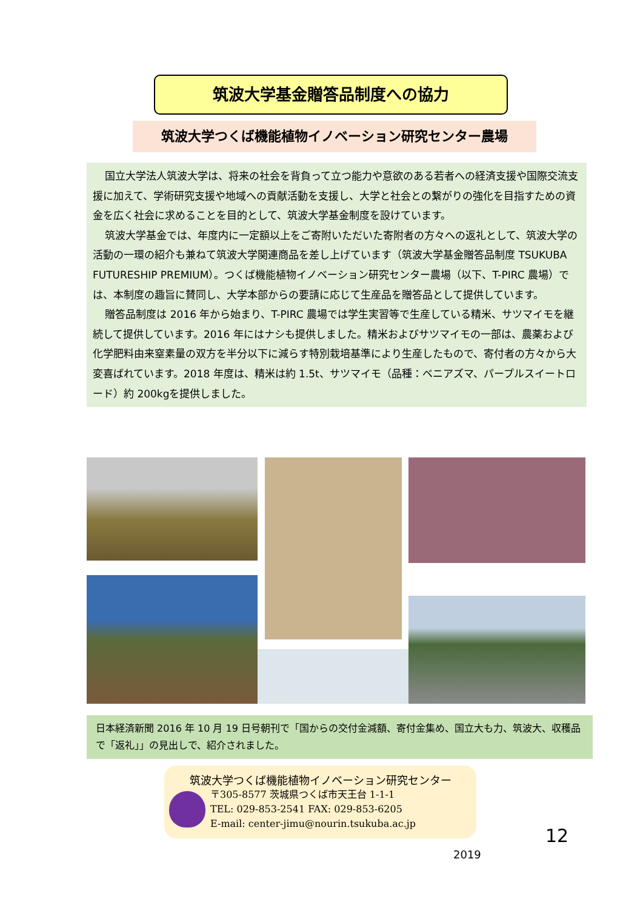筑波大学基金贈答品制度への協力
筑波大学つくば機能植物イノベーション研究センター農場
国立大学法人筑波大学は、将来の社会を背負って立つ能力や意欲のある若者への経済支援や国際交流支援に加えて、学術研究支援や地域への貢献活動を支援し、大学と社会との繋がりの強化を目指すための資金を広く社会に求めることを目的として、筑波大学基金制度を設けています。
筑波大学基金では、年度内に一定額以上をご寄附いただいた寄附者の方々への返礼として、筑波大学の活動の一環の紹介も兼ねて筑波大学関連商品を差し上げています（筑波大学基金贈答品制度 TSUKUBA FUTURESHIP PREMIUM）。つくば機能植物イノベーション研究センター農場（以下、T-PIRC 農場）では、本制度の趣旨に賛同し、大学本部からの要請に応じて生産品を贈答品として提供しています。
贈答品制度は 2016 年から始まり、T-PIRC 農場では学生実習等で生産している精米、サツマイモを継続して提供しています。2016 年にはナシも提供しました。精米およびサツマイモの一部は、農薬および化学肥料由来窒素量の双方を半分以下に減らす特別栽培基準により生産したもので、寄付者の方々から大変喜ばれています。2018 年度は、精米は約 1.5t、サツマイモ（品種：ベニアズマ、パープルスイートロード）約 200kgを提供しました。
日本経済新聞 2016 年 10 月 19 日号朝刊で「国からの交付金減額、寄付金集め、国立大も力、筑波大、収穫品で「返礼」」の見出しで、紹介されました。
筑波大学つくば機能植物イノベーション研究センター
〒305-8577 茨城県つくば市天王台 1-1-1
TEL: 029-853-2541 FAX: 029-853-6205
E-mail: center-jimu@nourin.tsukuba.ac.jp
12
2019